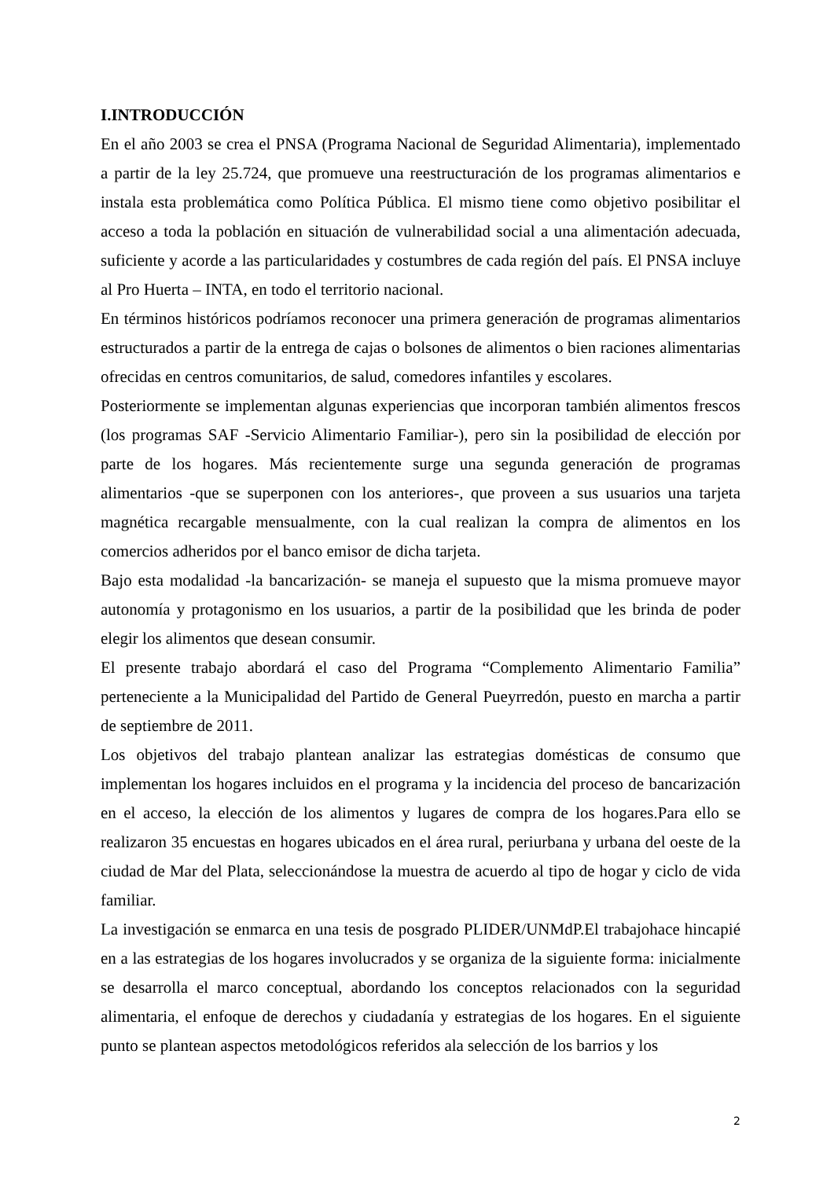I.INTRODUCCIÓN
En el año 2003 se crea el PNSA (Programa Nacional de Seguridad Alimentaria), implementado a partir de la ley 25.724, que promueve una reestructuración de los programas alimentarios e instala esta problemática como Política Pública. El mismo tiene como objetivo posibilitar el acceso a toda la población en situación de vulnerabilidad social a una alimentación adecuada, suficiente y acorde a las particularidades y costumbres de cada región del país. El PNSA incluye al Pro Huerta – INTA, en todo el territorio nacional.
En términos históricos podríamos reconocer una primera generación de programas alimentarios estructurados a partir de la entrega de cajas o bolsones de alimentos o bien raciones alimentarias ofrecidas en centros comunitarios, de salud, comedores infantiles y escolares.
Posteriormente se implementan algunas experiencias que incorporan también alimentos frescos (los programas SAF -Servicio Alimentario Familiar-), pero sin la posibilidad de elección por parte de los hogares. Más recientemente surge una segunda generación de programas alimentarios -que se superponen con los anteriores-, que proveen a sus usuarios una tarjeta magnética recargable mensualmente, con la cual realizan la compra de alimentos en los comercios adheridos por el banco emisor de dicha tarjeta.
Bajo esta modalidad -la bancarización- se maneja el supuesto que la misma promueve mayor autonomía y protagonismo en los usuarios, a partir de la posibilidad que les brinda de poder elegir los alimentos que desean consumir.
El presente trabajo abordará el caso del Programa “Complemento Alimentario Familia” perteneciente a la Municipalidad del Partido de General Pueyrredón, puesto en marcha a partir de septiembre de 2011.
Los objetivos del trabajo plantean analizar las estrategias domésticas de consumo que implementan los hogares incluidos en el programa y la incidencia del proceso de bancarización en el acceso, la elección de los alimentos y lugares de compra de los hogares.Para ello se realizaron 35 encuestas en hogares ubicados en el área rural, periurbana y urbana del oeste de la ciudad de Mar del Plata, seleccionándose la muestra de acuerdo al tipo de hogar y ciclo de vida familiar.
La investigación se enmarca en una tesis de posgrado PLIDER/UNMdP.El trabajohace hincapié en a las estrategias de los hogares involucrados y se organiza de la siguiente forma: inicialmente se desarrolla el marco conceptual, abordando los conceptos relacionados con la seguridad alimentaria, el enfoque de derechos y ciudadanía y estrategias de los hogares. En el siguiente punto se plantean aspectos metodológicos referidos ala selección de los barrios y los
2